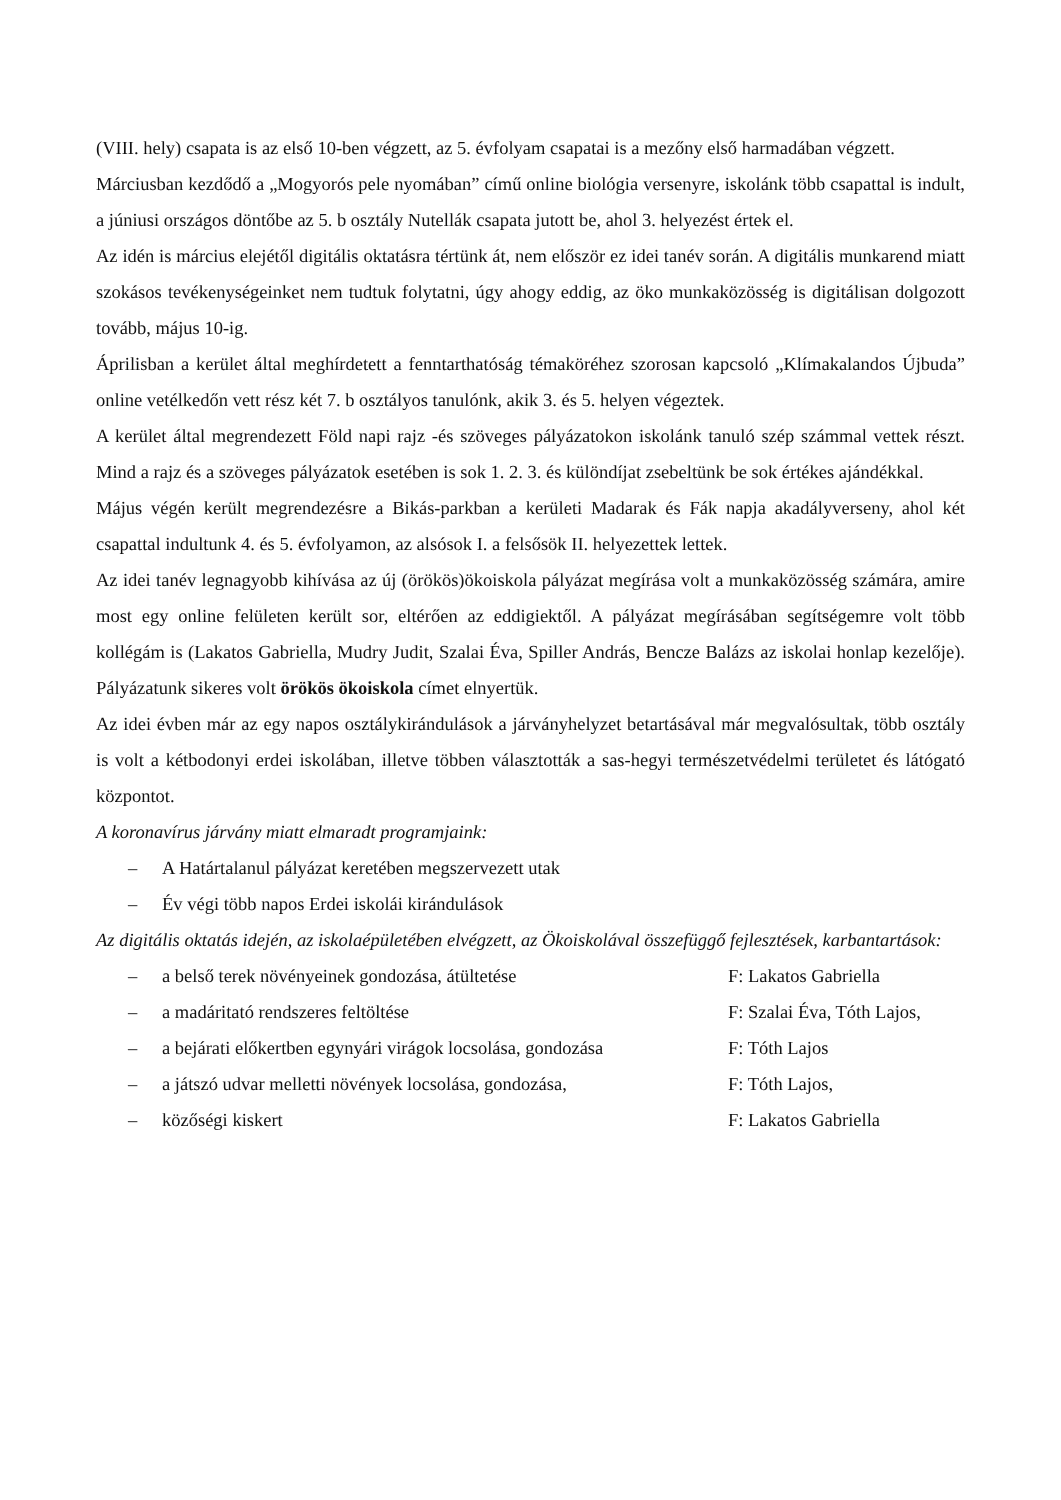(VIII. hely) csapata is az első 10-ben végzett, az 5. évfolyam csapatai is a mezőny első harmadában végzett.
Márciusban kezdődő a „Mogyorós pele nyomában” című online biológia versenyre, iskolánk több csapattal is indult, a júniusi országos döntőbe az 5. b osztály Nutellák csapata jutott be, ahol 3. helyezést értek el.
Az idén is március elejétől digitális oktatásra tértünk át, nem először ez idei tanév során. A digitális munkarend miatt szokásos tevékenységeinket nem tudtuk folytatni, úgy ahogy eddig, az öko munkaközösség is digitálisan dolgozott tovább, május 10-ig.
Áprilisban a kerület által meghírdetett a fenntarthatóság témaköréhez szorosan kapcsoló „Klímakalandos Újbuda” online vetélkedőn vett rész két 7. b osztályos tanulónk, akik 3. és 5. helyen végeztek.
A kerület által megrendezett Föld napi rajz -és szöveges pályázatokon iskolánk tanuló szép számmal vettek részt. Mind a rajz és a szöveges pályázatok esetében is sok 1. 2. 3. és különdíjat zsebeltünk be sok értékes ajándékkal.
Május végén került megrendezésre a Bikás-parkban a kerületi Madarak és Fák napja akadályverseny, ahol két csapattal indultunk 4. és 5. évfolyamon, az alsósok I. a felsősök II. helyezettek lettek.
Az idei tanév legnagyobb kihívása az új (örökös)ökoiskola pályázat megírása volt a munkaközösség számára, amire most egy online felületen került sor, eltérően az eddigiektől. A pályázat megírásában segítségemre volt több kollégám is (Lakatos Gabriella, Mudry Judit, Szalai Éva, Spiller András, Bencze Balázs az iskolai honlap kezelője). Pályázatunk sikeres volt örökös ökoiskola címet elnyertük.
Az idei évben már az egy napos osztálykirándulások a járványhelyzet betartásával már megvalósultak, több osztály is volt a kétbodonyi erdei iskolában, illetve többen választották a sas-hegyi természetvédelmi területet és látógató központot.
A koronavírus járvány miatt elmaradt programjaink:
– A Határtalanul pályázat keretében megszervezett utak
– Év végi több napos Erdei iskolái kirándulások
Az digitális oktatás idején, az iskolaépületében elvégzett, az Ökoiskolával összefüggő fejlesztések, karbantartások:
– a belső terek növényeinek gondozása, átültetése F: Lakatos Gabriella
– a madáritató rendszeres feltöltése F: Szalai Éva, Tóth Lajos,
– a bejárati előkertben egynyári virágok locsolása, gondozása F: Tóth Lajos
– a játszó udvar melletti növények locsolása, gondozása, F: Tóth Lajos,
– közőségi kiskert F: Lakatos Gabriella